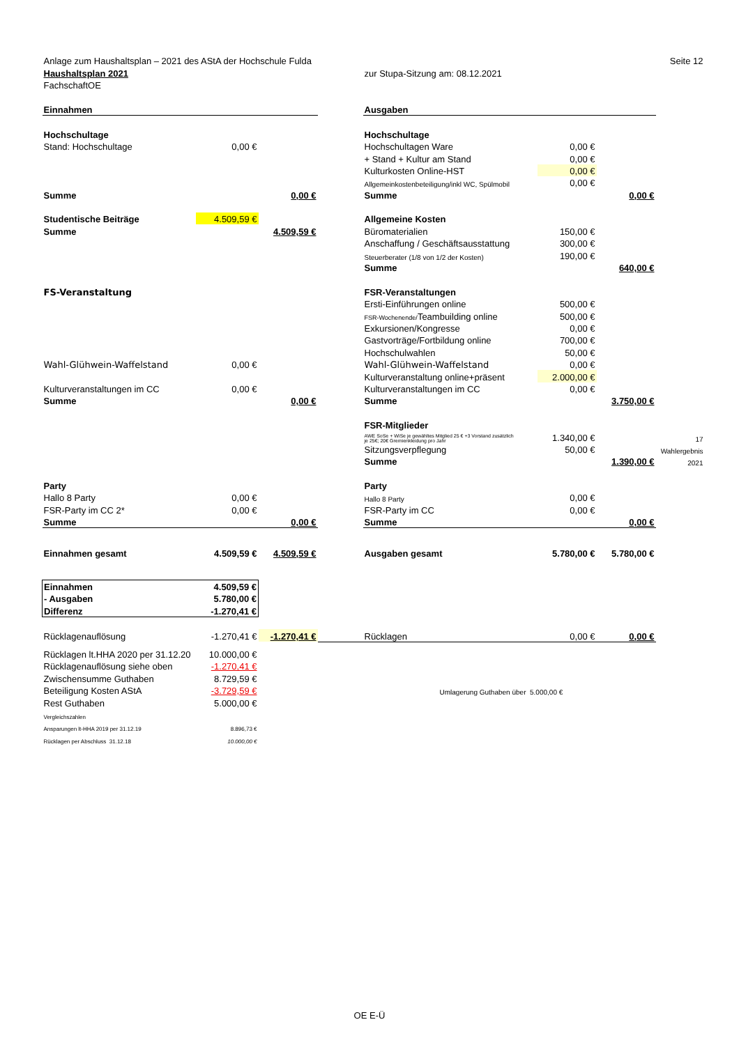| Anlage zum Haushaltsplan – 2021 des AStA der Hochschule Fulda | | | | | | | Seite 12 |
| Haushaltsplan 2021 | | | | zur Stupa-Sitzung am: 08.12.2021 | | | |
| FachschaftOE | | | | | | | |
| Einnahmen | | | | Ausgaben | | | |
| Hochschultage | | | | Hochschultage | | | |
| Stand: Hochschultage | 0,00 € | | | Hochschultagen Ware | 0,00 € | | |
| | | | | + Stand + Kultur am Stand | 0,00 € | | |
| | | | | Kulturkosten Online-HST | 0,00 € | | |
| | | | | Allgemeinkostenbeteiligung/inkl WC, Spülmobil | 0,00 € | | |
| Summe | | 0,00 € | | Summe | | 0,00 € | |
| Studentische Beiträge | 4.509,59 € | | | Allgemeine Kosten | | | |
| Summe | | 4.509,59 € | | Büromaterialien | 150,00 € | | |
| | | | | Anschaffung / Geschäftsausstattung | 300,00 € | | |
| | | | | Steuerberater (1/8 von 1/2 der Kosten) | 190,00 € | | |
| | | | | Summe | | 640,00 € | |
| FS-Veranstaltung | | | | FSR-Veranstaltungen | | | |
| | | | | Ersti-Einführungen online | 500,00 € | | |
| | | | | FSR-Wochenende/ Teambuilding online | 500,00 € | | |
| | | | | Exkursionen/Kongresse | 0,00 € | | |
| | | | | Gastvorträge/Fortbildung online | 700,00 € | | |
| | | | | Hochschulwahlen | 50,00 € | | |
| Wahl-Glühwein-Waffelstand | 0,00 € | | | Wahl-Glühwein-Waffelstand | 0,00 € | | |
| | | | | Kulturveranstaltung online+präsent | 2.000,00 € | | |
| Kulturveranstaltungen im CC | 0,00 € | | | Kulturveranstaltungen im CC | 0,00 € | | |
| Summe | | 0,00 € | | Summe | | 3.750,00 € | |
| | | | | FSR-Mitglieder | | | |
| | | | | AWE SoSe + WiSe je gewähltes Mitglied 25 € +3 Vorstand zusätzlich je 25€; 20€ Gremienkleidung pro Jahr | 1.340,00 € | | 17 |
| | | | | Sitzungsverpflegung | 50,00 € | | Wahlergebnis |
| | | | | Summe | | 1.390,00 € | 2021 |
| Party | | | | Party | | | |
| Hallo 8 Party | 0,00 € | | | Hallo 8 Party | 0,00 € | | |
| FSR-Party im CC 2* | 0,00 € | | | FSR-Party im CC | 0,00 € | | |
| Summe | | 0,00 € | | Summe | | 0,00 € | |
| Einnahmen gesamt | 4.509,59 € | 4.509,59 € | | Ausgaben gesamt | 5.780,00 € | 5.780,00 € | |
| Einnahmen | 4.509,59 € | | | | | | |
| - Ausgaben | 5.780,00 € | | | | | | |
| Differenz | -1.270,41 € | | | | | | |
| Rücklagenauflösung | -1.270,41 € | -1.270,41 € | | Rücklagen | 0,00 € | 0,00 € | |
| Rücklagen lt.HHA 2020 per 31.12.20 | 10.000,00 € | | | | | | |
| Rücklagenauflösung siehe oben | -1.270,41 € | | | | | | |
| Zwischensumme Guthaben | 8.729,59 € | | | | | | |
| Beteiligung Kosten AStA | -3.729,59 € | | | Umlagerung Guthaben über 5.000,00 € | | | |
| Rest Guthaben | 5.000,00 € | | | | | | |
| Vergleichszahlen | | | | | | | |
| Ansparungen lt-HHA 2019 per 31.12.19 | 8.896,73 € | | | | | | |
| Rücklagen per Abschluss 31.12.18 | 10.000,00 € | | | | | | |
OE E-Ü